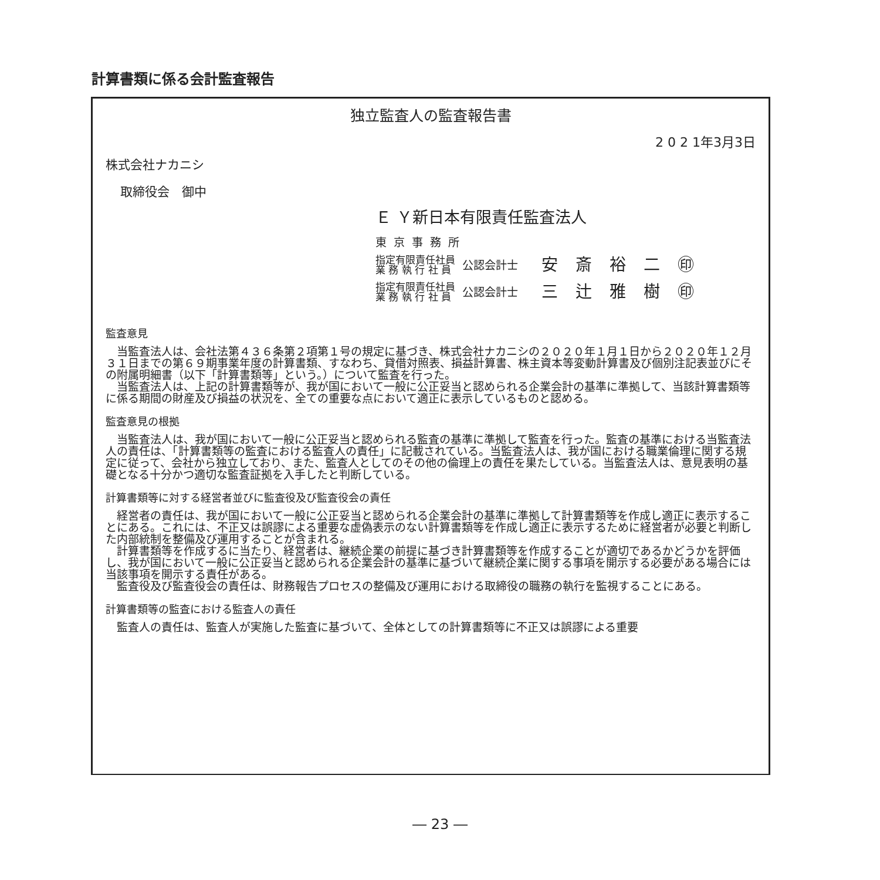計算書類に係る会計監査報告
独立監査人の監査報告書
2 0 2 1年3月3日
株式会社ナカニシ
取締役会　御中
Ｅ Ｙ新日本有限責任監査法人
東京事務所
指定有限責任社員
業 務 執 行 社 員
公認会計士 安斎裕二㊞
指定有限責任社員
業 務 執 行 社 員
公認会計士 三辻雅樹㊞
監査意見
　当監査法人は、会社法第４３６条第２項第１号の規定に基づき、株式会社ナカニシの２０２０年１月１日から２０２０年１２月３１日までの第６９期事業年度の計算書類、すなわち、貸借対照表、損益計算書、株主資本等変動計算書及び個別注記表並びにその附属明細書（以下「計算書類等」という。）について監査を行った。
　当監査法人は、上記の計算書類等が、我が国において一般に公正妥当と認められる企業会計の基準に準拠して、当該計算書類等に係る期間の財産及び損益の状況を、全ての重要な点において適正に表示しているものと認める。
監査意見の根拠
　当監査法人は、我が国において一般に公正妥当と認められる監査の基準に準拠して監査を行った。監査の基準における当監査法人の責任は、「計算書類等の監査における監査人の責任」に記載されている。当監査法人は、我が国における職業倫理に関する規定に従って、会社から独立しており、また、監査人としてのその他の倫理上の責任を果たしている。当監査法人は、意見表明の基礎となる十分かつ適切な監査証拠を入手したと判断している。
計算書類等に対する経営者並びに監査役及び監査役会の責任
　経営者の責任は、我が国において一般に公正妥当と認められる企業会計の基準に準拠して計算書類等を作成し適正に表示することにある。これには、不正又は誤謬による重要な虚偽表示のない計算書類等を作成し適正に表示するために経営者が必要と判断した内部統制を整備及び運用することが含まれる。
　計算書類等を作成するに当たり、経営者は、継続企業の前提に基づき計算書類等を作成することが適切であるかどうかを評価し、我が国において一般に公正妥当と認められる企業会計の基準に基づいて継続企業に関する事項を開示する必要がある場合には当該事項を開示する責任がある。
　監査役及び監査役会の責任は、財務報告プロセスの整備及び運用における取締役の職務の執行を監視することにある。
計算書類等の監査における監査人の責任
　監査人の責任は、監査人が実施した監査に基づいて、全体としての計算書類等に不正又は誤謬による重要
― 23 ―